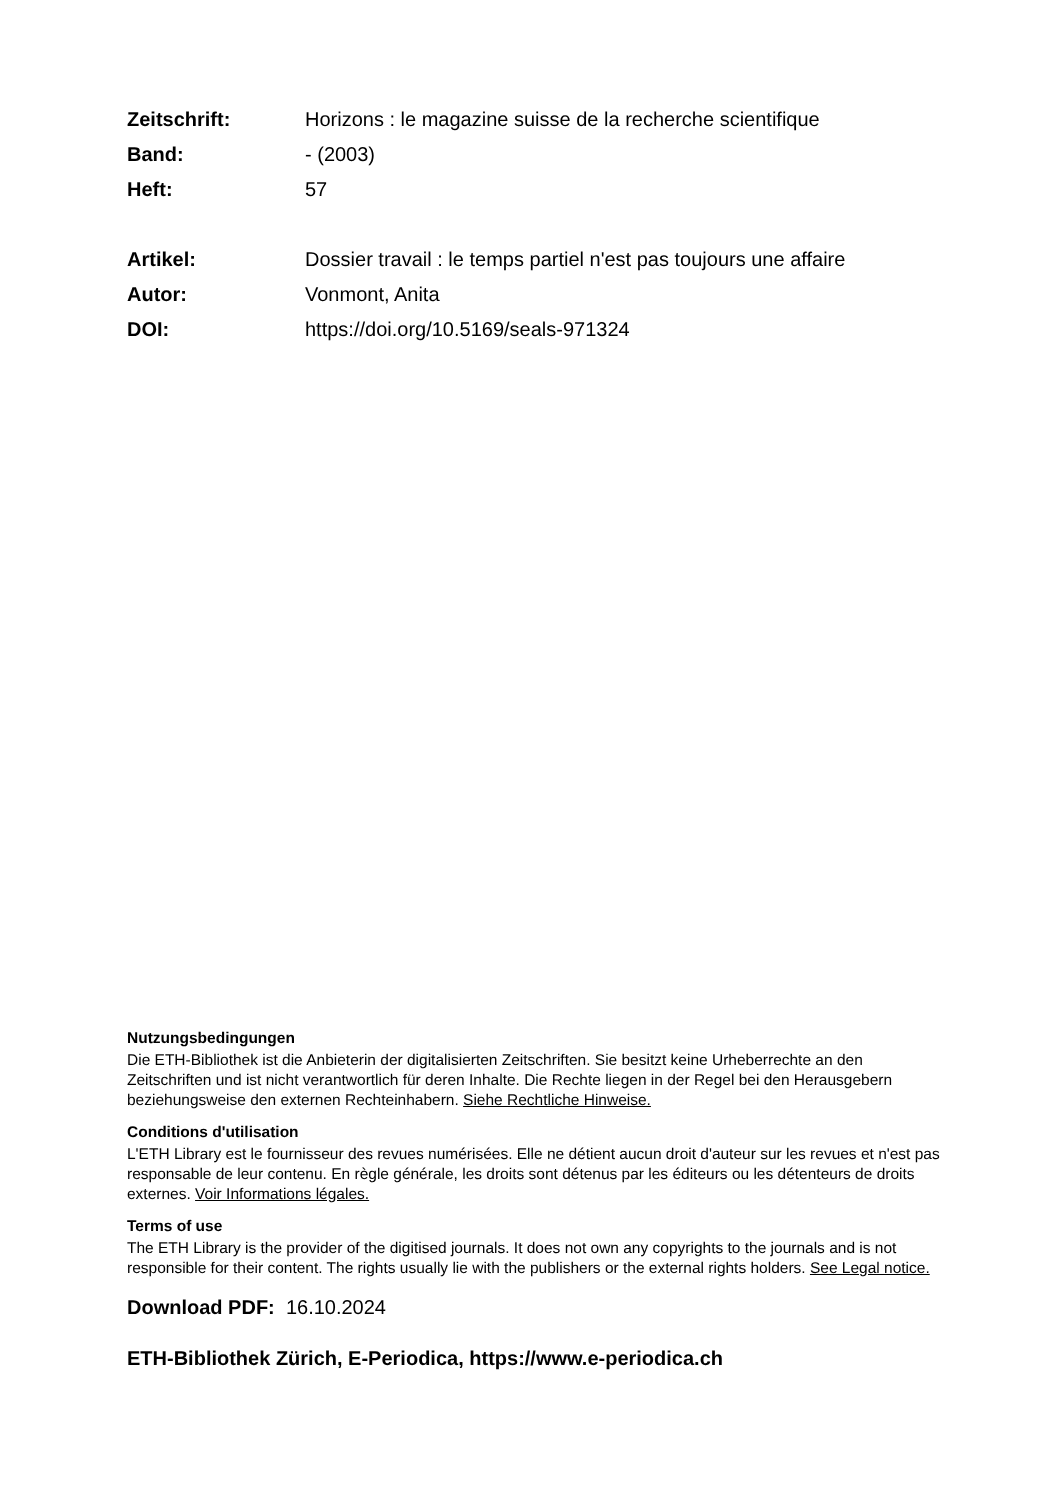| Zeitschrift: | Horizons : le magazine suisse de la recherche scientifique |
| Band: | - (2003) |
| Heft: | 57 |
| Artikel: | Dossier travail : le temps partiel n'est pas toujours une affaire |
| Autor: | Vonmont, Anita |
| DOI: | https://doi.org/10.5169/seals-971324 |
Nutzungsbedingungen
Die ETH-Bibliothek ist die Anbieterin der digitalisierten Zeitschriften. Sie besitzt keine Urheberrechte an den Zeitschriften und ist nicht verantwortlich für deren Inhalte. Die Rechte liegen in der Regel bei den Herausgebern beziehungsweise den externen Rechteinhabern. Siehe Rechtliche Hinweise.
Conditions d'utilisation
L'ETH Library est le fournisseur des revues numérisées. Elle ne détient aucun droit d'auteur sur les revues et n'est pas responsable de leur contenu. En règle générale, les droits sont détenus par les éditeurs ou les détenteurs de droits externes. Voir Informations légales.
Terms of use
The ETH Library is the provider of the digitised journals. It does not own any copyrights to the journals and is not responsible for their content. The rights usually lie with the publishers or the external rights holders. See Legal notice.
Download PDF: 16.10.2024
ETH-Bibliothek Zürich, E-Periodica, https://www.e-periodica.ch